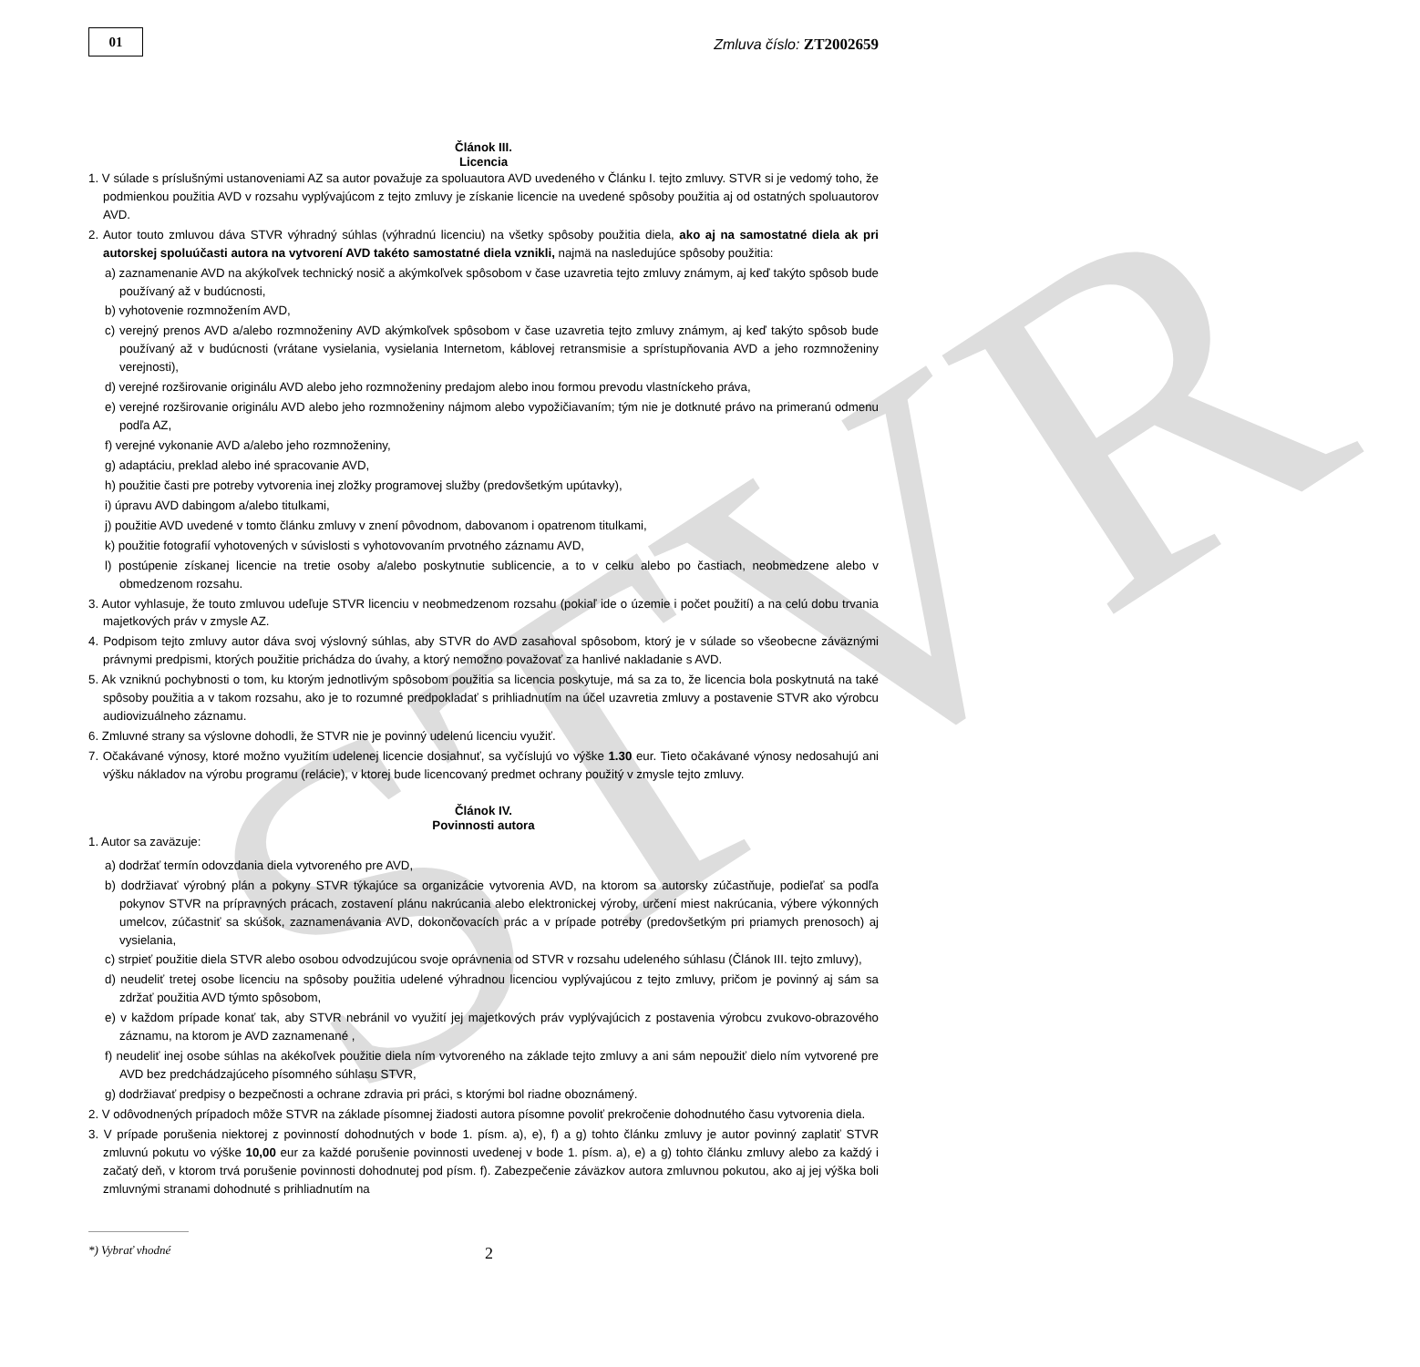STVR
01
Zmluva číslo: ZT2002659
Článok III.
Licencia
1. V súlade s príslušnými ustanoveniami AZ sa autor považuje za spoluautora AVD uvedeného v Článku I. tejto zmluvy. STVR si je vedomý toho, že podmienkou použitia AVD v rozsahu vyplývajúcom z tejto zmluvy je získanie licencie na uvedené spôsoby použitia aj od ostatných spoluautorov AVD.
2. Autor touto zmluvou dáva STVR výhradný súhlas (výhradnú licenciu) na všetky spôsoby použitia diela, ako aj na samostatné diela ak pri autorskej spoluúčasti autora na vytvorení AVD takéto samostatné diela vznikli, najmä na nasledujúce spôsoby použitia:
a) zaznamenanie AVD na akýkoľvek technický nosič a akýmkoľvek spôsobom v čase uzavretia tejto zmluvy známym, aj keď takýto spôsob bude používaný až v budúcnosti,
b) vyhotovenie rozmnožením AVD,
c) verejný prenos AVD a/alebo rozmnoženiny AVD akýmkoľvek spôsobom v čase uzavretia tejto zmluvy známym, aj keď takýto spôsob bude používaný až v budúcnosti (vrátane vysielania, vysielania Internetom, káblovej retransmisie a sprístupňovania AVD a jeho rozmnoženiny verejnosti),
d) verejné rozširovanie originálu AVD alebo jeho rozmnoženiny predajom alebo inou formou prevodu vlastníckeho práva,
e) verejné rozširovanie originálu AVD alebo jeho rozmnoženiny nájmom alebo vypožičiavaním; tým nie je dotknuté právo na primeranú odmenu podľa AZ,
f) verejné vykonanie AVD a/alebo jeho rozmnoženiny,
g) adaptáciu, preklad alebo iné spracovanie AVD,
h) použitie časti pre potreby vytvorenia inej zložky programovej služby (predovšetkým upútavky),
i) úpravu AVD dabingom a/alebo titulkami,
j) použitie AVD uvedené v tomto článku zmluvy v znení pôvodnom, dabovanom i opatrenom titulkami,
k) použitie fotografií vyhotovených v súvislosti s vyhotovovaním prvotného záznamu AVD,
l) postúpenie získanej licencie na tretie osoby a/alebo poskytnutie sublicencie, a to v celku alebo po častiach, neobmedzene alebo v obmedzenom rozsahu.
3. Autor vyhlasuje, že touto zmluvou udeľuje STVR licenciu v neobmedzenom rozsahu (pokiaľ ide o územie i počet použití) a na celú dobu trvania majetkových práv v zmysle AZ.
4. Podpisom tejto zmluvy autor dáva svoj výslovný súhlas, aby STVR do AVD zasahoval spôsobom, ktorý je v súlade so všeobecne záväznými právnymi predpismi, ktorých použitie prichádza do úvahy, a ktorý nemožno považovať za hanlivé nakladanie s AVD.
5. Ak vzniknú pochybnosti o tom, ku ktorým jednotlivým spôsobom použitia sa licencia poskytuje, má sa za to, že licencia bola poskytnutá na také spôsoby použitia a v takom rozsahu, ako je to rozumné predpokladať s prihliadnutím na účel uzavretia zmluvy a postavenie STVR ako výrobcu audiovizuálneho záznamu.
6. Zmluvné strany sa výslovne dohodli, že STVR nie je povinný udelenú licenciu využiť.
7. Očakávané výnosy, ktoré možno využitím udelenej licencie dosiahnuť, sa vyčíslujú vo výške 1.30 eur. Tieto očakávané výnosy nedosahujú ani výšku nákladov na výrobu programu (relácie), v ktorej bude licencovaný predmet ochrany použitý v zmysle tejto zmluvy.
Článok IV.
Povinnosti autora
1. Autor sa zaväzuje:
a) dodržať termín odovzdania diela vytvoreného pre AVD,
b) dodržiavať výrobný plán a pokyny STVR týkajúce sa organizácie vytvorenia AVD, na ktorom sa autorsky zúčastňuje, podieľať sa podľa pokynov STVR na prípravných prácach, zostavení plánu nakrúcania alebo elektronickej výroby, určení miest nakrúcania, výbere výkonných umelcov, zúčastniť sa skúšok, zaznamenávania AVD, dokončovacích prác a v prípade potreby (predovšetkým pri priamych prenosoch) aj vysielania,
c) strpieť použitie diela STVR alebo osobou odvodzujúcou svoje oprávnenia od STVR v rozsahu udeleného súhlasu (Článok III. tejto zmluvy),
d) neudeliť tretej osobe licenciu na spôsoby použitia udelené výhradnou licenciou vyplývajúcou z tejto zmluvy, pričom je povinný aj sám sa zdržať použitia AVD týmto spôsobom,
e) v každom prípade konať tak, aby STVR nebránil vo využití jej majetkových práv vyplývajúcich z postavenia výrobcu zvukovo-obrazového záznamu, na ktorom je AVD zaznamenané ,
f) neudeliť inej osobe súhlas na akékoľvek použitie diela ním vytvoreného na základe tejto zmluvy a ani sám nepoužiť dielo ním vytvorené pre AVD bez predchádzajúceho písomného súhlasu STVR,
g) dodržiavať predpisy o bezpečnosti a ochrane zdravia pri práci, s ktorými bol riadne oboznámený.
2. V odôvodnených prípadoch môže STVR na základe písomnej žiadosti autora písomne povoliť prekročenie dohodnutého času vytvorenia diela.
3. V prípade porušenia niektorej z povinností dohodnutých v bode 1. písm. a), e), f) a g) tohto článku zmluvy je autor povinný zaplatiť STVR zmluvnú pokutu vo výške 10,00 eur za každé porušenie povinnosti uvedenej v bode 1. písm. a), e) a g) tohto článku zmluvy alebo za každý i začatý deň, v ktorom trvá porušenie povinnosti dohodnutej pod písm. f). Zabezpečenie záväzkov autora zmluvnou pokutou, ako aj jej výška boli zmluvnými stranami dohodnuté s prihliadnutím na
*) Vybrať vhodné 2